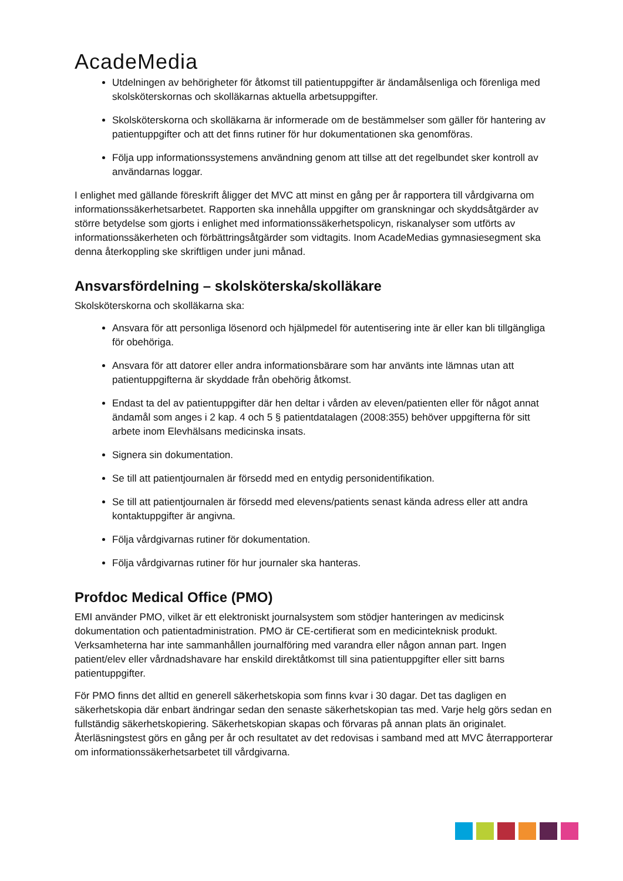AcadeMedia
Utdelningen av behörigheter för åtkomst till patientuppgifter är ändamålsenliga och förenliga med skolsköterskornas och skolläkarnas aktuella arbetsuppgifter.
Skolsköterskorna och skolläkarna är informerade om de bestämmelser som gäller för hantering av patientuppgifter och att det finns rutiner för hur dokumentationen ska genomföras.
Följa upp informationssystemens användning genom att tillse att det regelbundet sker kontroll av användarnas loggar.
I enlighet med gällande föreskrift åligger det MVC att minst en gång per år rapportera till vårdgivarna om informationssäkerhetsarbetet. Rapporten ska innehålla uppgifter om granskningar och skyddsåtgärder av större betydelse som gjorts i enlighet med informationssäkerhetspolicyn, riskanalyser som utförts av informationssäkerheten och förbättringsåtgärder som vidtagits. Inom AcadeMedias gymnasiesegment ska denna återkoppling ske skriftligen under juni månad.
Ansvarsfördelning – skolsköterska/skolläkare
Skolsköterskorna och skolläkarna ska:
Ansvara för att personliga lösenord och hjälpmedel för autentisering inte är eller kan bli tillgängliga för obehöriga.
Ansvara för att datorer eller andra informationsbärare som har använts inte lämnas utan att patientuppgifterna är skyddade från obehörig åtkomst.
Endast ta del av patientuppgifter där hen deltar i vården av eleven/patienten eller för något annat ändamål som anges i 2 kap. 4 och 5 § patientdatalagen (2008:355) behöver uppgifterna för sitt arbete inom Elevhälsans medicinska insats.
Signera sin dokumentation.
Se till att patientjournalen är försedd med en entydig personidentifikation.
Se till att patientjournalen är försedd med elevens/patients senast kända adress eller att andra kontaktuppgifter är angivna.
Följa vårdgivarnas rutiner för dokumentation.
Följa vårdgivarnas rutiner för hur journaler ska hanteras.
Profdoc Medical Office (PMO)
EMI använder PMO, vilket är ett elektroniskt journalsystem som stödjer hanteringen av medicinsk dokumentation och patientadministration. PMO är CE-certifierat som en medicinteknisk produkt. Verksamheterna har inte sammanhållen journalföring med varandra eller någon annan part. Ingen patient/elev eller vårdnadshavare har enskild direktåtkomst till sina patientuppgifter eller sitt barns patientuppgifter.
För PMO finns det alltid en generell säkerhetskopia som finns kvar i 30 dagar. Det tas dagligen en säkerhetskopia där enbart ändringar sedan den senaste säkerhetskopian tas med. Varje helg görs sedan en fullständig säkerhetskopiering. Säkerhetskopian skapas och förvaras på annan plats än originalet. Återläsningstest görs en gång per år och resultatet av det redovisas i samband med att MVC återrapporterar om informationssäkerhetsarbetet till vårdgivarna.